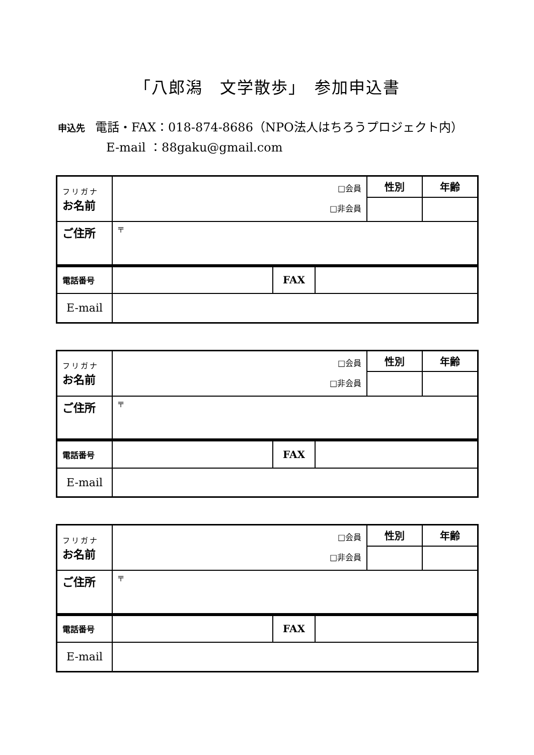「八郎潟　文学散歩」　参加申込書
申込先 電話・FAX：018-874-8686（NPO法人はちろうプロジェクト内）
E-mail ：88gaku@gmail.com
| フリガナ お名前 | □会員 □非会員 | 性別 | 年齢 |
| ご住所 | 〒 | | |
| 電話番号 | | FAX | |
| E-mail | | | |
| フリガナ お名前 | □会員 □非会員 | 性別 | 年齢 |
| ご住所 | 〒 | | |
| 電話番号 | | FAX | |
| E-mail | | | |
| フリガナ お名前 | □会員 □非会員 | 性別 | 年齢 |
| ご住所 | 〒 | | |
| 電話番号 | | FAX | |
| E-mail | | | |